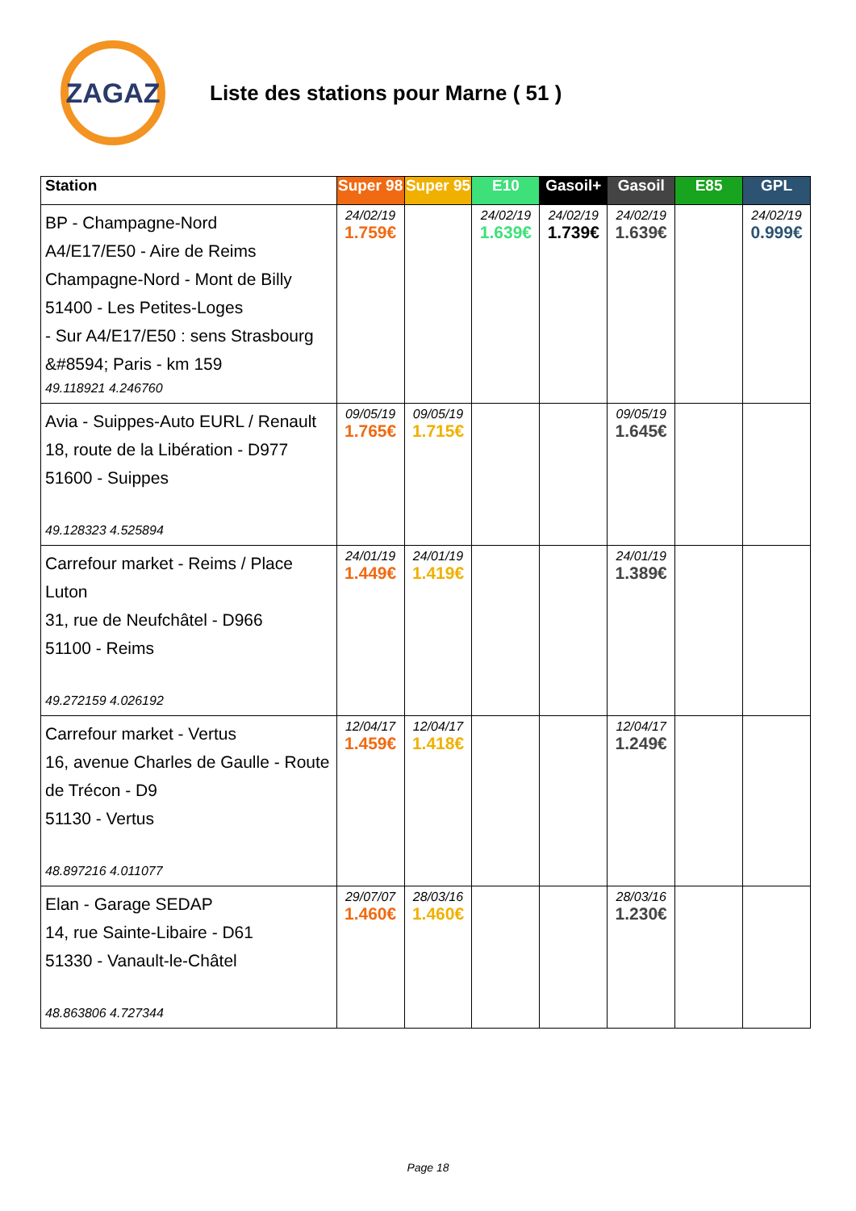ZAGAZ
Liste des stations pour Marne ( 51 )
| Station | Super 98 | Super 95 | E10 | Gasoil+ | Gasoil | E85 | GPL |
| --- | --- | --- | --- | --- | --- | --- | --- |
| BP - Champagne-Nord A4/E17/E50 - Aire de Reims Champagne-Nord - Mont de Billy 51400 - Les Petites-Loges - Sur A4/E17/E50 : sens Strasbourg &#8594; Paris - km 159 49.118921 4.246760 | 24/02/19 1.759€ | | 24/02/19 1.639€ | 24/02/19 1.739€ | 24/02/19 1.639€ | | 24/02/19 0.999€ |
| Avia - Suippes-Auto EURL / Renault 18, route de la Libération - D977 51600 - Suippes 49.128323 4.525894 | 09/05/19 1.765€ | 09/05/19 1.715€ | | | 09/05/19 1.645€ | | |
| Carrefour market - Reims / Place Luton 31, rue de Neufchâtel - D966 51100 - Reims 49.272159 4.026192 | 24/01/19 1.449€ | 24/01/19 1.419€ | | | 24/01/19 1.389€ | | |
| Carrefour market - Vertus 16, avenue Charles de Gaulle - Route de Trécon - D9 51130 - Vertus 48.897216 4.011077 | 12/04/17 1.459€ | 12/04/17 1.418€ | | | 12/04/17 1.249€ | | |
| Elan - Garage SEDAP 14, rue Sainte-Libaire - D61 51330 - Vanault-le-Châtel 48.863806 4.727344 | 29/07/07 1.460€ | 28/03/16 1.460€ | | | 28/03/16 1.230€ | | |
Page 18